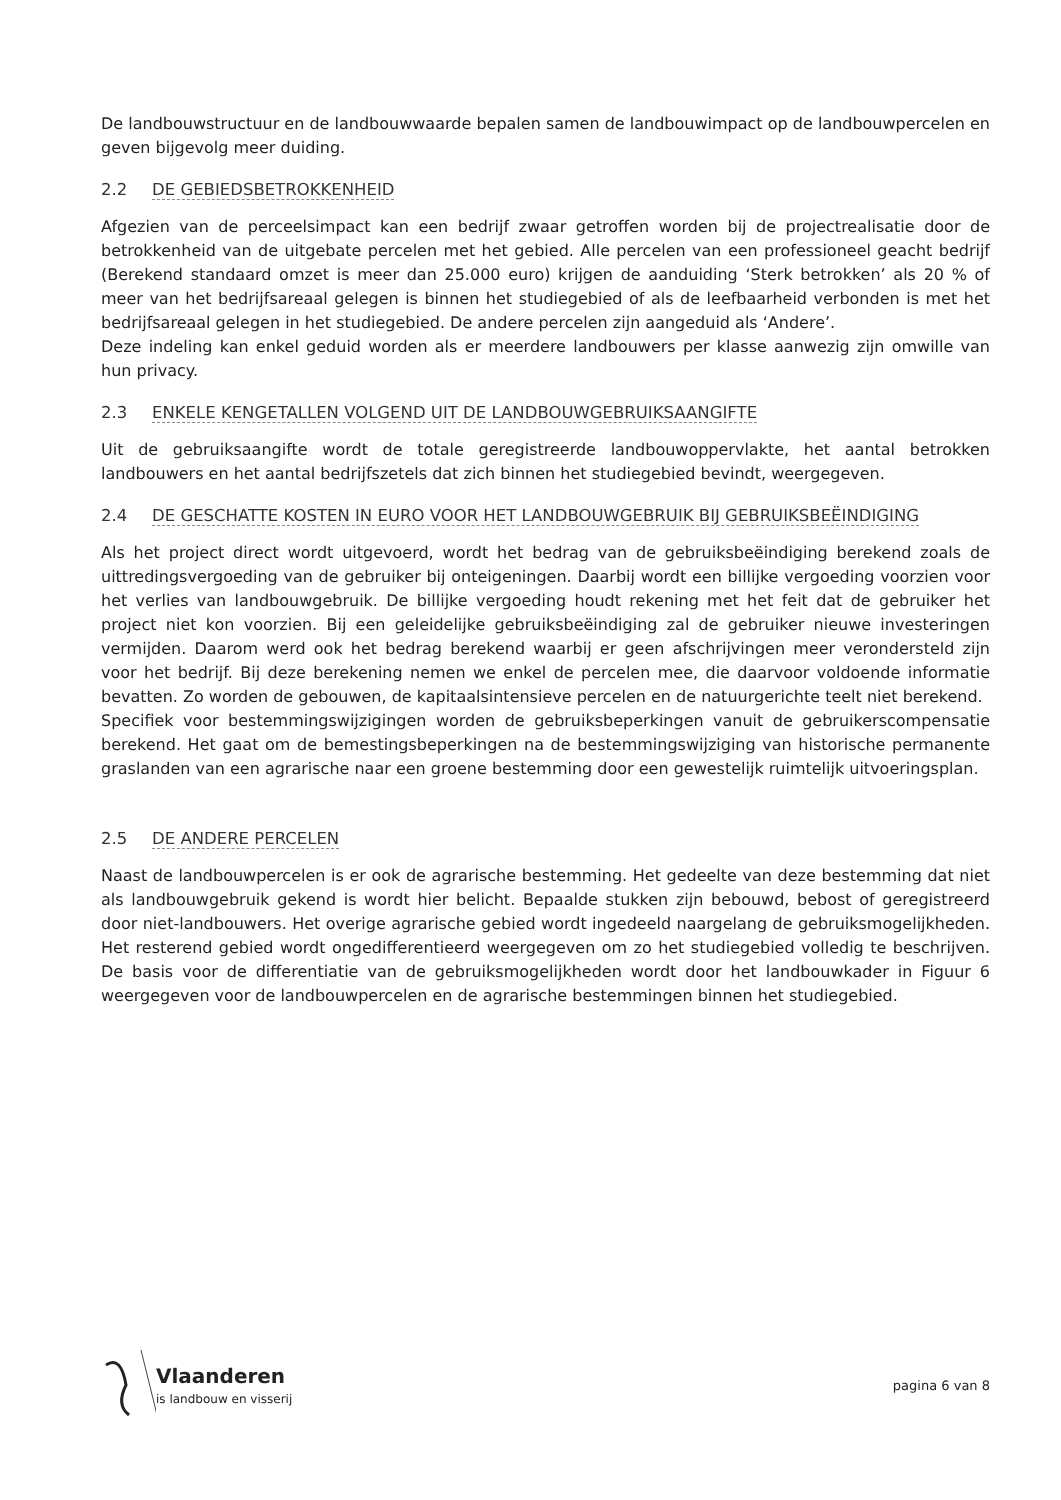De landbouwstructuur en de landbouwwaarde bepalen samen de landbouwimpact op de landbouwpercelen en geven bijgevolg meer duiding.
2.2 DE GEBIEDSBETROKKENHEID
Afgezien van de perceelsimpact kan een bedrijf zwaar getroffen worden bij de projectrealisatie door de betrokkenheid van de uitgebate percelen met het gebied. Alle percelen van een professioneel geacht bedrijf (Berekend standaard omzet is meer dan 25.000 euro) krijgen de aanduiding ‘Sterk betrokken’ als 20 % of meer van het bedrijfsareaal gelegen is binnen het studiegebied of als de leefbaarheid verbonden is met het bedrijfsareaal gelegen in het studiegebied. De andere percelen zijn aangeduid als ‘Andere’.
Deze indeling kan enkel geduid worden als er meerdere landbouwers per klasse aanwezig zijn omwille van hun privacy.
2.3 ENKELE KENGETALLEN VOLGEND UIT DE LANDBOUWGEBRUIKSAANGIFTE
Uit de gebruiksaangifte wordt de totale geregistreerde landbouwoppervlakte, het aantal betrokken landbouwers en het aantal bedrijfszetels dat zich binnen het studiegebied bevindt, weergegeven.
2.4 DE GESCHATTE KOSTEN IN EURO VOOR HET LANDBOUWGEBRUIK BIJ GEBRUIKSBEËINDIGING
Als het project direct wordt uitgevoerd, wordt het bedrag van de gebruiksbeëindiging berekend zoals de uittredingsvergoeding van de gebruiker bij onteigeningen. Daarbij wordt een billijke vergoeding voorzien voor het verlies van landbouwgebruik. De billijke vergoeding houdt rekening met het feit dat de gebruiker het project niet kon voorzien. Bij een geleidelijke gebruiksbeëindiging zal de gebruiker nieuwe investeringen vermijden. Daarom werd ook het bedrag berekend waarbij er geen afschrijvingen meer verondersteld zijn voor het bedrijf. Bij deze berekening nemen we enkel de percelen mee, die daarvoor voldoende informatie bevatten. Zo worden de gebouwen, de kapitaalsintensieve percelen en de natuurgerichte teelt niet berekend.
Specifiek voor bestemmingswijzigingen worden de gebruiksbeperkingen vanuit de gebruikerscompensatie berekend. Het gaat om de bemestingsbeperkingen na de bestemmingswijziging van historische permanente graslanden van een agrarische naar een groene bestemming door een gewestelijk ruimtelijk uitvoeringsplan.
2.5 DE ANDERE PERCELEN
Naast de landbouwpercelen is er ook de agrarische bestemming. Het gedeelte van deze bestemming dat niet als landbouwgebruik gekend is wordt hier belicht. Bepaalde stukken zijn bebouwd, bebost of geregistreerd door niet-landbouwers. Het overige agrarische gebied wordt ingedeeld naargelang de gebruiksmogelijkheden. Het resterend gebied wordt ongedifferentieerd weergegeven om zo het studiegebied volledig te beschrijven. De basis voor de differentiatie van de gebruiksmogelijkheden wordt door het landbouwkader in Figuur 6 weergegeven voor de landbouwpercelen en de agrarische bestemmingen binnen het studiegebied.
Vlaanderen
is landbouw en visserij
pagina 6 van 8